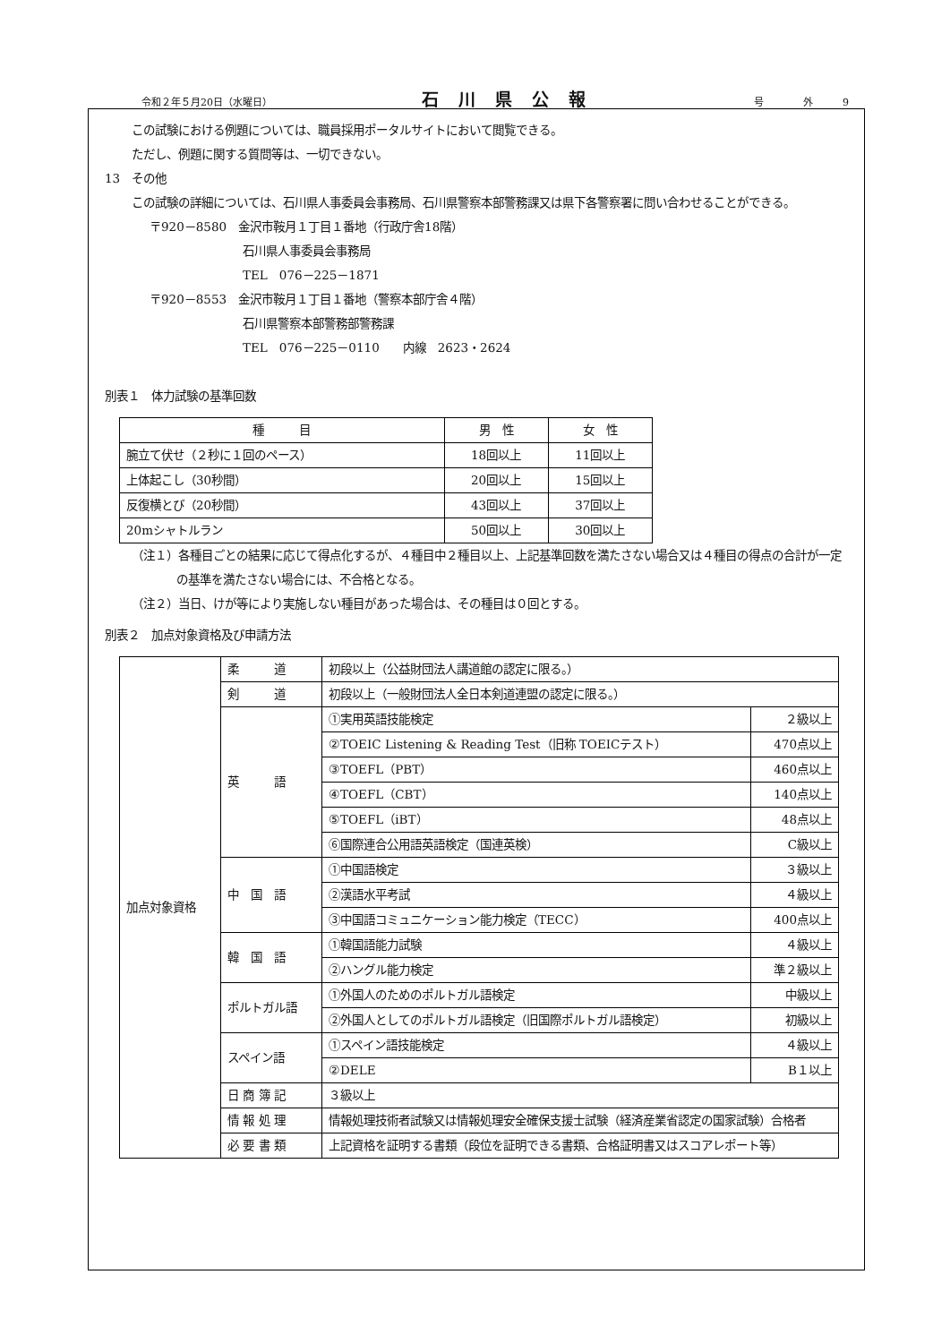令和２年５月20日（水曜日） 石川県公報 号　　　　外　　　9
この試験における例題については、職員採用ポータルサイトにおいて閲覧できる。
ただし、例題に関する質問等は、一切できない。
13　その他
この試験の詳細については、石川県人事委員会事務局、石川県警察本部警務課又は県下各警察署に問い合わせることができる。
〒920－8580　金沢市鞍月１丁目１番地（行政庁舎18階）
石川県人事委員会事務局
TEL　076－225－1871
〒920－8553　金沢市鞍月１丁目１番地（警察本部庁舎４階）
石川県警察本部警務部警務課
TEL　076－225－0110　　内線　2623・2624
別表１　体力試験の基準回数
| 種 目 | 男 性 | 女 性 |
| --- | --- | --- |
| 腕立て伏せ（２秒に１回のペース） | 18回以上 | 11回以上 |
| 上体起こし（30秒間） | 20回以上 | 15回以上 |
| 反復横とび（20秒間） | 43回以上 | 37回以上 |
| 20mシャトルラン | 50回以上 | 30回以上 |
（注１）各種目ごとの結果に応じて得点化するが、４種目中２種目以上、上記基準回数を満たさない場合又は４種目の得点の合計が一定の基準を満たさない場合には、不合格となる。
（注２）当日、けが等により実施しない種目があった場合は、その種目は０回とする。
別表２　加点対象資格及び申請方法
| 加点対象資格 | 柔 道 | 初段以上（公益財団法人講道館の認定に限る。） | |
| | 剣 道 | 初段以上（一般財団法人全日本剣道連盟の認定に限る。） | |
| | 英 語 | ①実用英語技能検定 | ２級以上 |
| | | ②TOEIC Listening & Reading Test（旧称 TOEICテスト） | 470点以上 |
| | | ③TOEFL（PBT） | 460点以上 |
| | | ④TOEFL（CBT） | 140点以上 |
| | | ⑤TOEFL（iBT） | 48点以上 |
| | | ⑥国際連合公用語英語検定（国連英検） | C級以上 |
| | 中 国 語 | ①中国語検定 | ３級以上 |
| | | ②漢語水平考試 | ４級以上 |
| | | ③中国語コミュニケーション能力検定（TECC） | 400点以上 |
| | 韓 国 語 | ①韓国語能力試験 | ４級以上 |
| | | ②ハングル能力検定 | 準２級以上 |
| | ポルトガル語 | ①外国人のためのポルトガル語検定 | 中級以上 |
| | | ②外国人としてのポルトガル語検定（旧国際ポルトガル語検定） | 初級以上 |
| | スペイン語 | ①スペイン語技能検定 | ４級以上 |
| | | ②DELE | B１以上 |
| | 日 商 簿 記 | ３級以上 | |
| | 情 報 処 理 | 情報処理技術者試験又は情報処理安全確保支援士試験（経済産業省認定の国家試験）合格者 | |
| | 必 要 書 類 | 上記資格を証明する書類（段位を証明できる書類、合格証明書又はスコアレポート等） | |